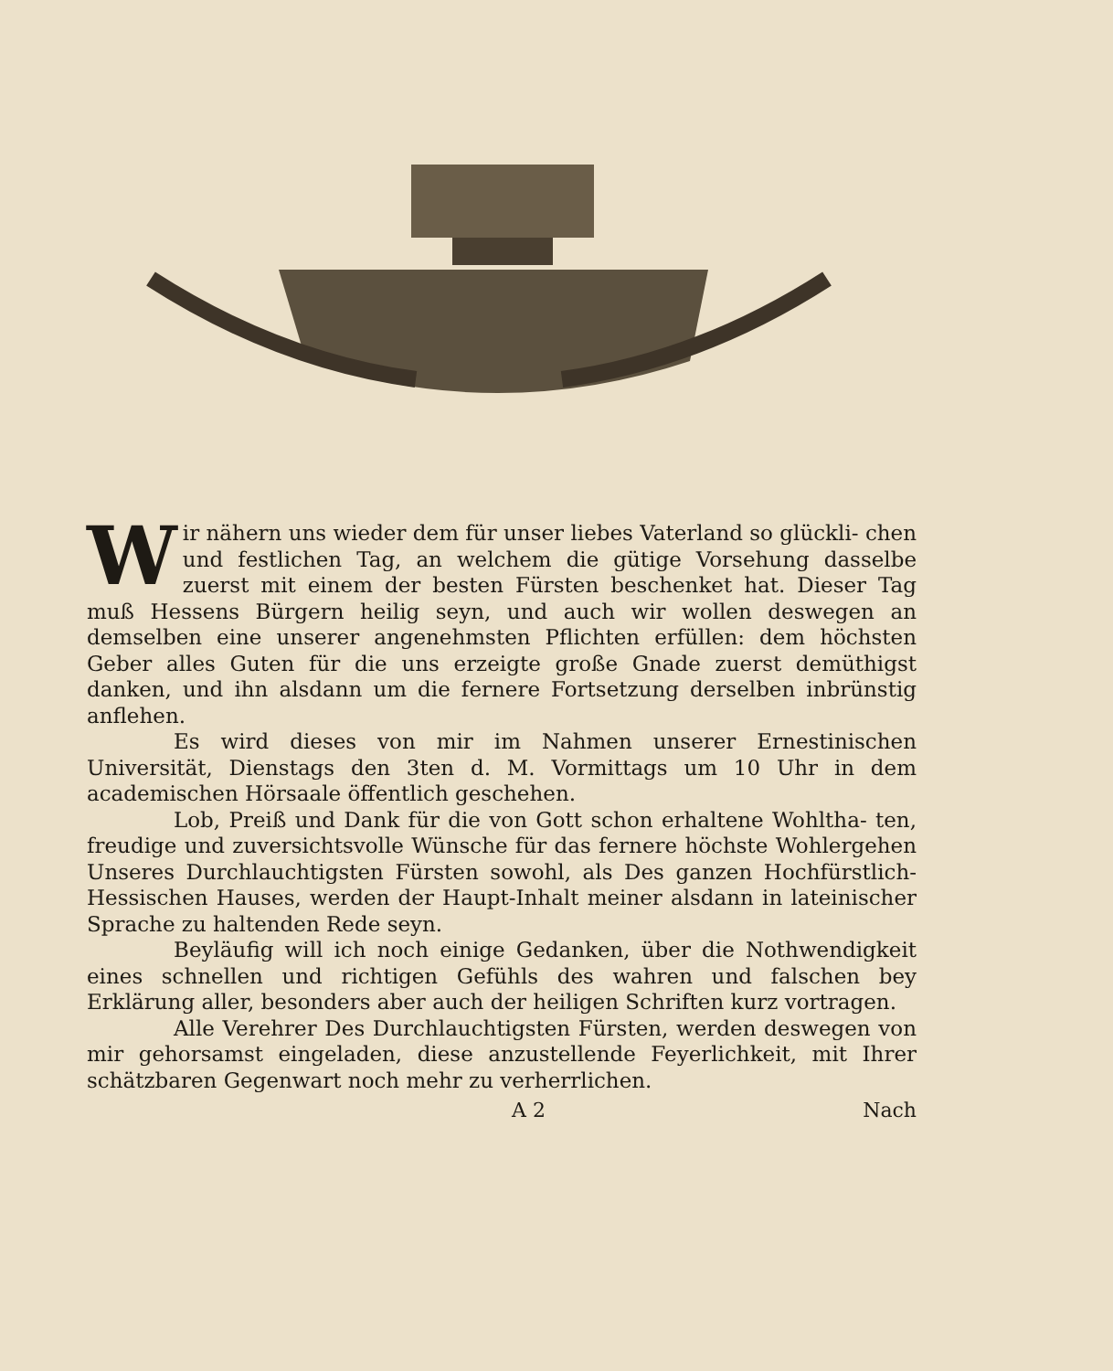Wir nähern uns wieder dem für unser liebes Vaterland so glückli- chen und festlichen Tag, an welchem die gütige Vorsehung dasselbe zuerst mit einem der besten Fürsten beschenket hat. Dieser Tag muß Hessens Bürgern heilig seyn, und auch wir wollen deswegen an demselben eine unserer angenehmsten Pflichten erfüllen: dem höchsten Geber alles Guten für die uns erzeigte große Gnade zuerst demüthigst danken, und ihn alsdann um die fernere Fortsetzung derselben inbrünstig anflehen.
Es wird dieses von mir im Nahmen unserer Ernestinischen Universität, Dienstags den 3ten d. M. Vormittags um 10 Uhr in dem academischen Hörsaale öffentlich geschehen.
Lob, Preiß und Dank für die von Gott schon erhaltene Wohltha- ten, freudige und zuversichtsvolle Wünsche für das fernere höchste Wohlergehen Unseres Durchlauchtigsten Fürsten sowohl, als Des ganzen Hochfürstlich-Hessischen Hauses, werden der Haupt-Inhalt meiner alsdann in lateinischer Sprache zu haltenden Rede seyn.
Beyläufig will ich noch einige Gedanken, über die Nothwendigkeit eines schnellen und richtigen Gefühls des wahren und falschen bey Erklärung aller, besonders aber auch der heiligen Schriften kurz vortragen.
Alle Verehrer Des Durchlauchtigsten Fürsten, werden deswegen von mir gehorsamst eingeladen, diese anzustellende Feyerlichkeit, mit Ihrer schätzbaren Gegenwart noch mehr zu verherrlichen.
A 2 Nach